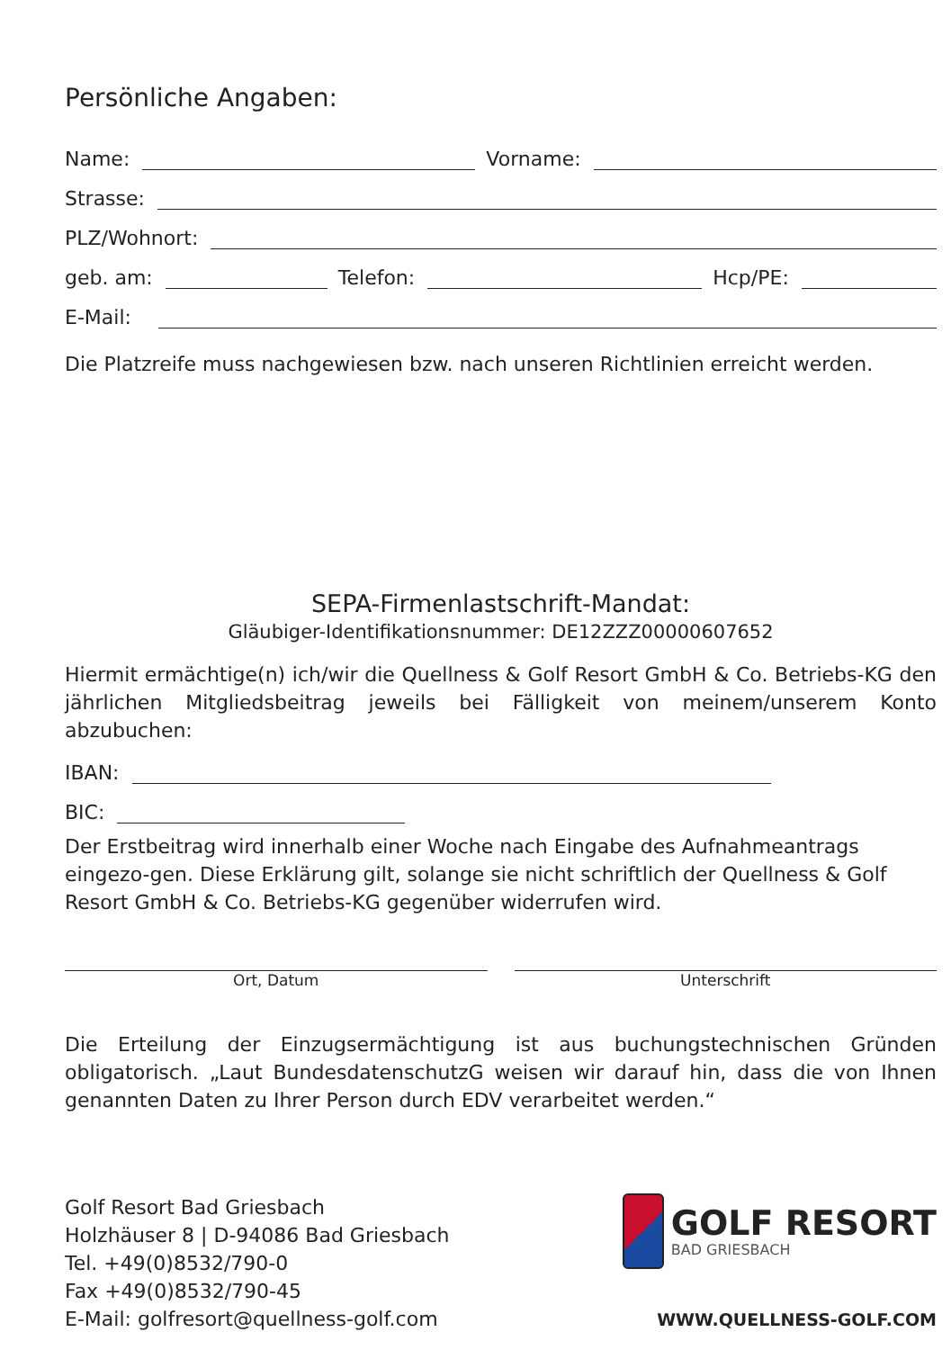Persönliche Angaben:
Name: Vorname:
Strasse:
PLZ/Wohnort:
geb. am: Telefon: Hcp/PE:
E-Mail:
Die Platzreife muss nachgewiesen bzw. nach unseren Richtlinien erreicht werden.
SEPA-Firmenlastschrift-Mandat:
Gläubiger-Identifikationsnummer: DE12ZZZ00000607652
Hiermit ermächtige(n) ich/wir die Quellness & Golf Resort GmbH & Co. Betriebs-KG den jährlichen Mitgliedsbeitrag jeweils bei Fälligkeit von meinem/unserem Konto abzubuchen:
IBAN:
BIC:
Der Erstbeitrag wird innerhalb einer Woche nach Eingabe des Aufnahmeantrags eingezo-gen. Diese Erklärung gilt, solange sie nicht schriftlich der Quellness & Golf Resort GmbH & Co. Betriebs-KG gegenüber widerrufen wird.
Ort, Datum Unterschrift
Die Erteilung der Einzugsermächtigung ist aus buchungstechnischen Gründen obligatorisch. „Laut BundesdatenschutzG weisen wir darauf hin, dass die von Ihnen genannten Daten zu Ihrer Person durch EDV verarbeitet werden.“
Golf Resort Bad Griesbach
Holzhäuser 8 | D-94086 Bad Griesbach
Tel. +49(0)8532/790-0
Fax +49(0)8532/790-45
E-Mail: golfresort@quellness-golf.com
GOLF RESORT
BAD GRIESBACH
WWW.QUELLNESS-GOLF.COM